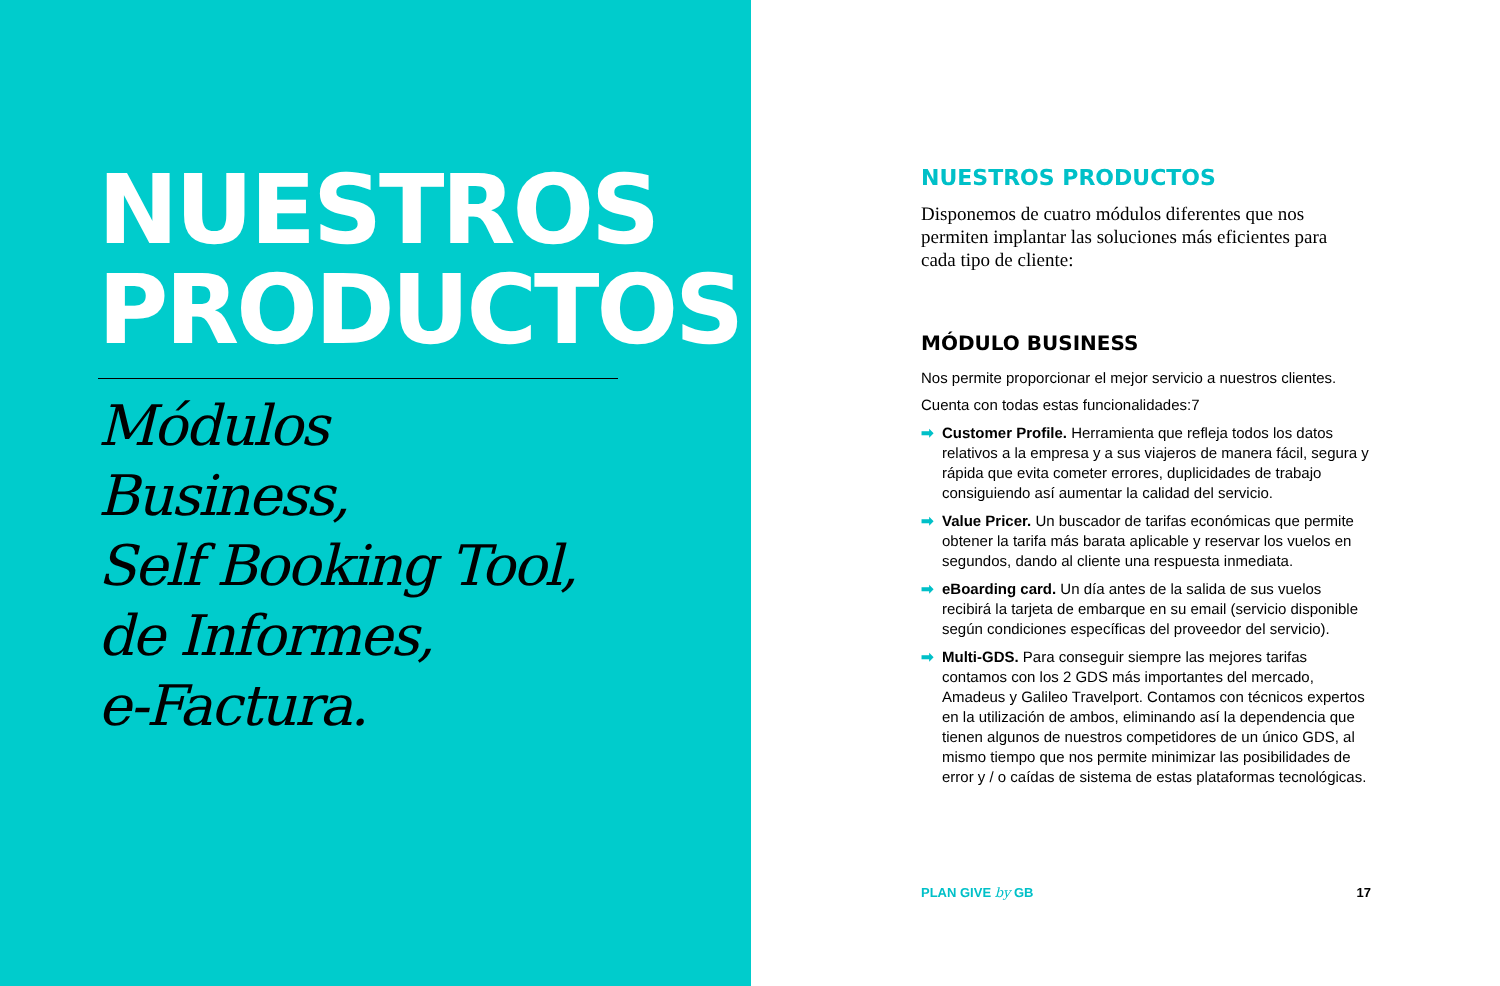NUESTROS
PRODUCTOS
Módulos
Business,
Self Booking Tool,
de Informes,
e-Factura.
NUESTROS PRODUCTOS
Disponemos de cuatro módulos diferentes que nos permiten implantar las soluciones más eficientes para cada tipo de cliente:
MÓDULO BUSINESS
Nos permite proporcionar el mejor servicio a nuestros clientes.
Cuenta con todas estas funcionalidades:7
➡ Customer Profile. Herramienta que refleja todos los datos relativos a la empresa y a sus viajeros de manera fácil, segura y rápida que evita cometer errores, duplicidades de trabajo consiguiendo así aumentar la calidad del servicio.
➡ Value Pricer. Un buscador de tarifas económicas que permite obtener la tarifa más barata aplicable y reservar los vuelos en segundos, dando al cliente una respuesta inmediata.
➡ eBoarding card. Un día antes de la salida de sus vuelos recibirá la tarjeta de embarque en su email (servicio disponible según condiciones específicas del proveedor del servicio).
➡ Multi-GDS. Para conseguir siempre las mejores tarifas contamos con los 2 GDS más importantes del mercado, Amadeus y Galileo Travelport. Contamos con técnicos expertos en la utilización de ambos, eliminando así la dependencia que tienen algunos de nuestros competidores de un único GDS, al mismo tiempo que nos permite minimizar las posibilidades de error y / o caídas de sistema de estas plataformas tecnológicas.
PLAN GIVE by GB 17